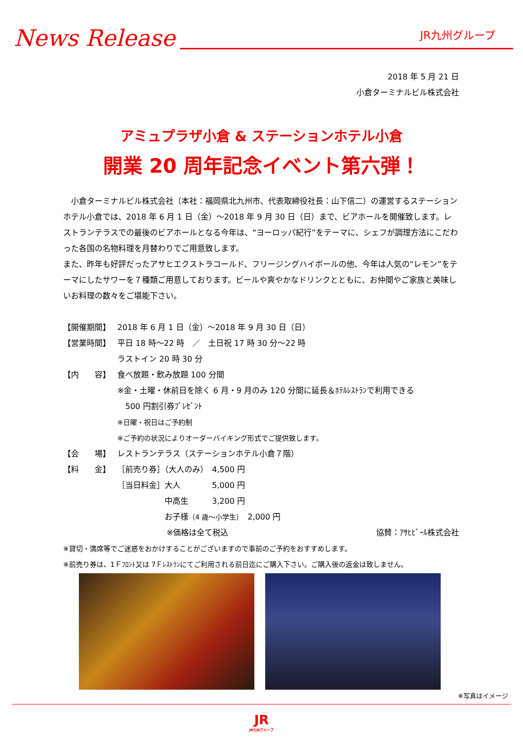News Release
JR九州グループ
2018 年 5 月 21 日
小倉ターミナルビル株式会社
アミュプラザ小倉 & ステーションホテル小倉
開業 20 周年記念イベント第六弾！
小倉ターミナルビル株式会社（本社：福岡県北九州市、代表取締役社長：山下信二）の運営するステーションホテル小倉では、2018 年 6 月 1 日（金）～2018 年 9 月 30 日（日）まで、ビアホールを開催致します。レストランテラスでの最後のビアホールとなる今年は、“ヨーロッパ紀行”をテーマに、シェフが調理方法にこだわった各国の名物料理を月替わりでご用意致します。
また、昨年も好評だったアサヒエクストラコールド、フリージングハイボールの他、今年は人気の“レモン”をテーマにしたサワーを７種類ご用意しております。ビールや爽やかなドリンクとともに、お仲間やご家族と美味しいお料理の数々をご堪能下さい。
【開催期間】 2018 年 6 月 1 日（金）～2018 年 9 月 30 日（日）
【営業時間】 平日 18 時～22 時　／　土日祝 17 時 30 分～22 時
ラストイン 20 時 30 分
【内　　容】 食べ放題・飲み放題 100 分間
※金・土曜・休前日を除く 6 月・9 月のみ 120 分間に延長＆ﾎﾃﾙﾚｽﾄﾗﾝで利用できる
　500 円割引券ﾌﾟﾚｾﾞﾝﾄ
※日曜・祝日はご予約制
※ご予約の状況によりオーダーバイキング形式でご提供致します。
【会　　場】 レストランテラス（ステーションホテル小倉７階）
【料　　金】 ［前売り券］（大人のみ）　4,500 円
［当日料金］大人　　　　5,000 円
　　　　　　中高生　　　3,200 円
　　　　　　お子様（4 歳～小学生）　2,000 円
※価格は全て税込 協賛：ｱｻﾋﾋﾞｰﾙ株式会社
※貸切・満席等でご迷惑をおかけすることがございますので事前のご予約をおすすめします。
※前売り券は、1Ｆﾌﾛﾝﾄ又は 7Ｆﾚｽﾄﾗﾝにてご利用される前日迄にご購入下さい。ご購入後の返金は致しません。
※写真はイメージ
JR
JR九州グループ